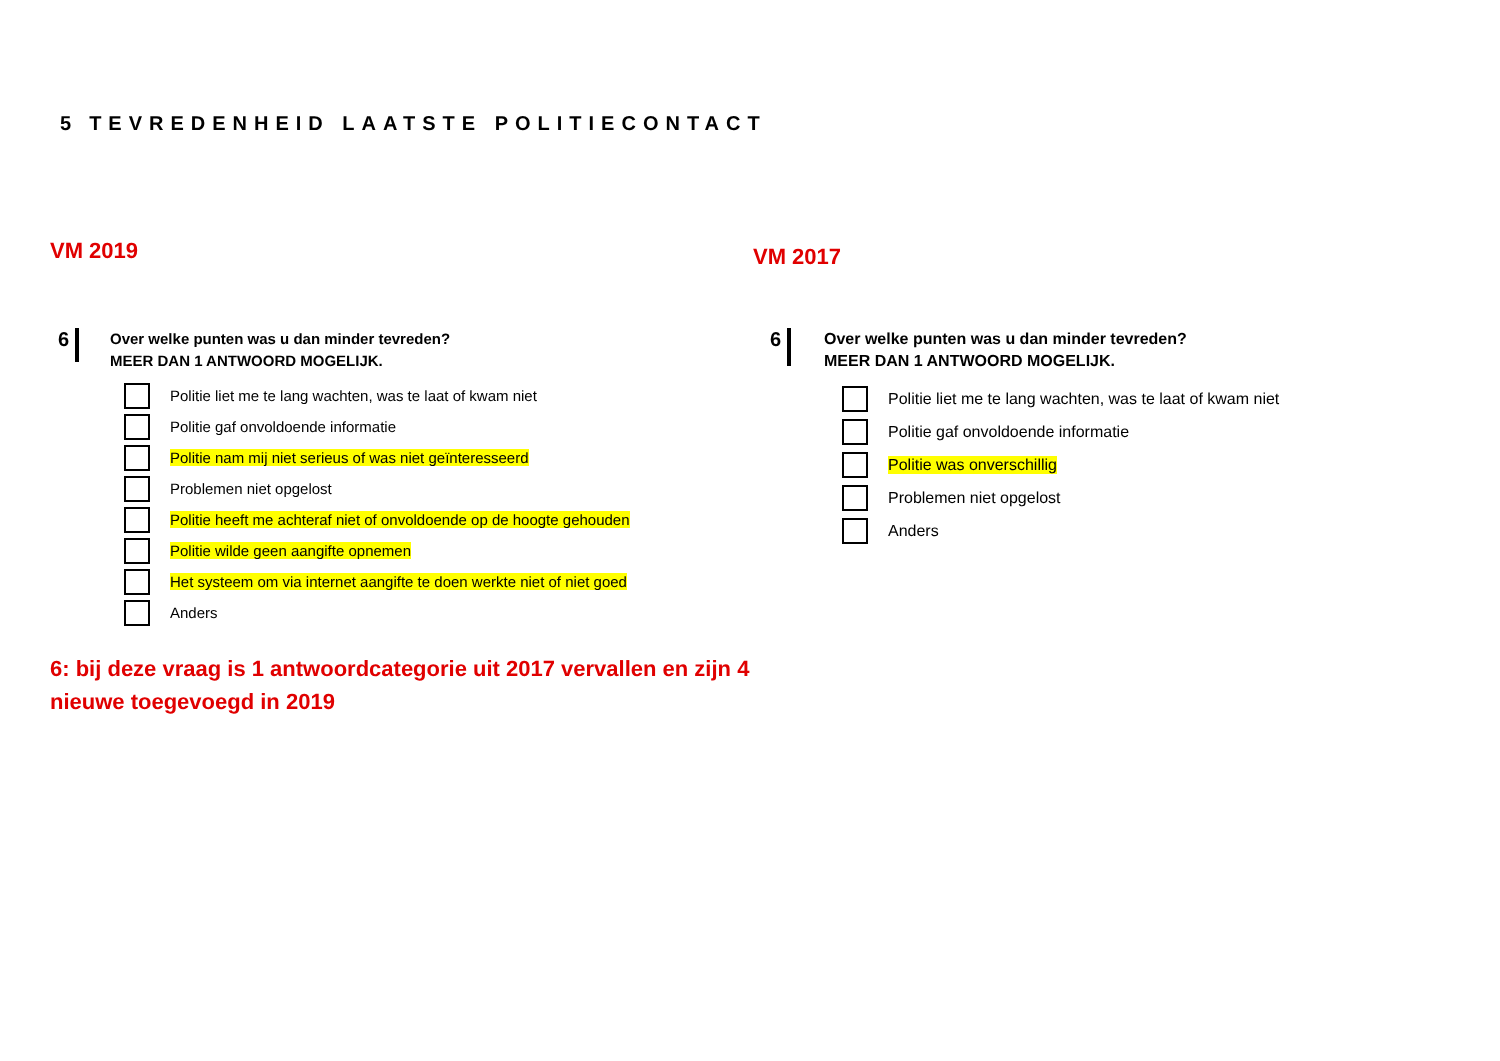5 TEVREDENHEID LAATSTE POLITIECONTACT
VM 2019 VM 2017
6
Over welke punten was u dan minder tevreden?
MEER DAN 1 ANTWOORD MOGELIJK.
Politie liet me te lang wachten, was te laat of kwam niet
Politie gaf onvoldoende informatie
Politie nam mij niet serieus of was niet geïnteresseerd
Problemen niet opgelost
Politie heeft me achteraf niet of onvoldoende op de hoogte gehouden
Politie wilde geen aangifte opnemen
Het systeem om via internet aangifte te doen werkte niet of niet goed
Anders
6
Over welke punten was u dan minder tevreden?
MEER DAN 1 ANTWOORD MOGELIJK.
Politie liet me te lang wachten, was te laat of kwam niet
Politie gaf onvoldoende informatie
Politie was onverschillig
Problemen niet opgelost
Anders
6: bij deze vraag is 1 antwoordcategorie uit 2017 vervallen en zijn 4 nieuwe toegevoegd in 2019